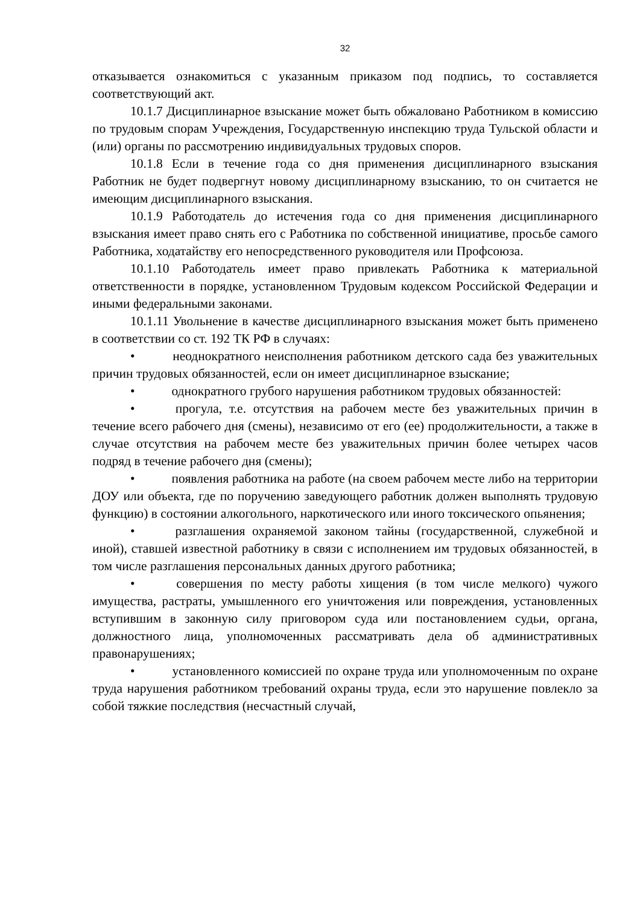32
отказывается ознакомиться с указанным приказом под подпись, то составляется соответствующий акт.
10.1.7 Дисциплинарное взыскание может быть обжаловано Работником в комиссию по трудовым спорам Учреждения, Государственную инспекцию труда Тульской области и (или) органы по рассмотрению индивидуальных трудовых споров.
10.1.8 Если в течение года со дня применения дисциплинарного взыскания Работник не будет подвергнут новому дисциплинарному взысканию, то он считается не имеющим дисциплинарного взыскания.
10.1.9 Работодатель до истечения года со дня применения дисциплинарного взыскания имеет право снять его с Работника по собственной инициативе, просьбе самого Работника, ходатайству его непосредственного руководителя или Профсоюза.
10.1.10 Работодатель имеет право привлекать Работника к материальной ответственности в порядке, установленном Трудовым кодексом Российской Федерации и иными федеральными законами.
10.1.11 Увольнение в качестве дисциплинарного взыскания может быть применено в соответствии со ст. 192 ТК РФ в случаях:
• неоднократного неисполнения работником детского сада без уважительных причин трудовых обязанностей, если он имеет дисциплинарное взыскание;
• однократного грубого нарушения работником трудовых обязанностей:
• прогула, т.е. отсутствия на рабочем месте без уважительных причин в течение всего рабочего дня (смены), независимо от его (ее) продолжительности, а также в случае отсутствия на рабочем месте без уважительных причин более четырех часов подряд в течение рабочего дня (смены);
• появления работника на работе (на своем рабочем месте либо на территории ДОУ или объекта, где по поручению заведующего работник должен выполнять трудовую функцию) в состоянии алкогольного, наркотического или иного токсического опьянения;
• разглашения охраняемой законом тайны (государственной, служебной и иной), ставшей известной работнику в связи с исполнением им трудовых обязанностей, в том числе разглашения персональных данных другого работника;
• совершения по месту работы хищения (в том числе мелкого) чужого имущества, растраты, умышленного его уничтожения или повреждения, установленных вступившим в законную силу приговором суда или постановлением судьи, органа, должностного лица, уполномоченных рассматривать дела об административных правонарушениях;
• установленного комиссией по охране труда или уполномоченным по охране труда нарушения работником требований охраны труда, если это нарушение повлекло за собой тяжкие последствия (несчастный случай,